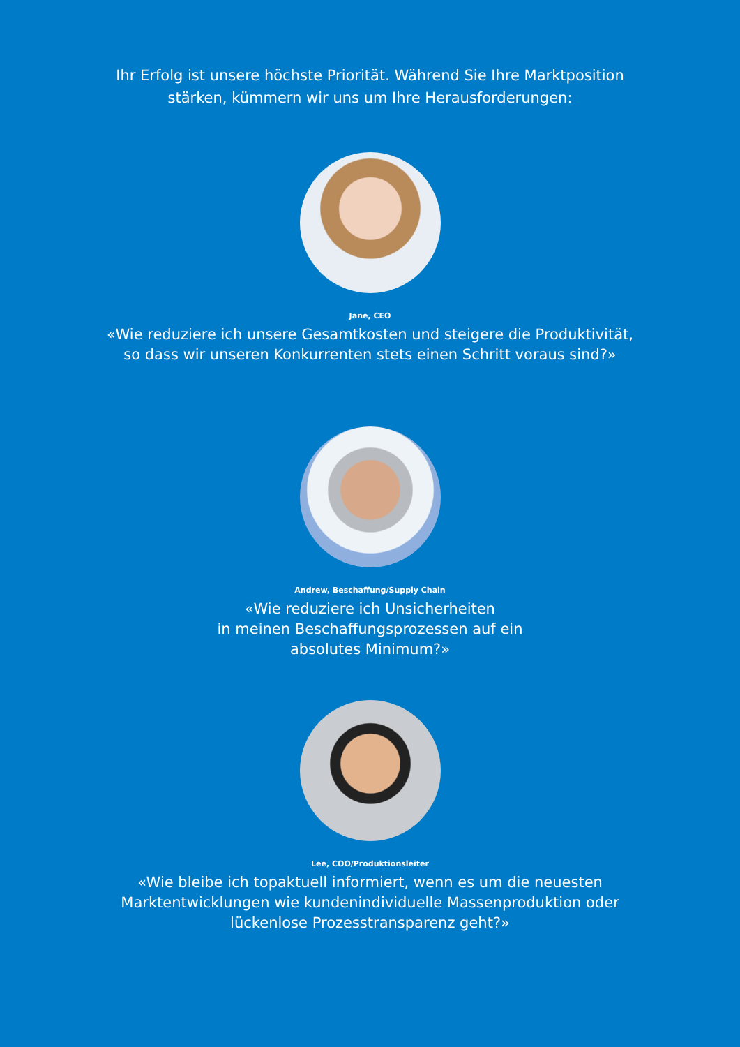Ihr Erfolg ist unsere höchste Priorität. Während Sie Ihre Marktposition
stärken, kümmern wir uns um Ihre Herausforderungen:
Jane, CEO
«Wie reduziere ich unsere Gesamtkosten und steigere die Produktivität,
so dass wir unseren Konkurrenten stets einen Schritt voraus sind?»
Andrew, Beschaffung/Supply Chain
«Wie reduziere ich Unsicherheiten
in meinen Beschaffungsprozessen auf ein
absolutes Minimum?»
Lee, COO/Produktionsleiter
«Wie bleibe ich topaktuell informiert, wenn es um die neuesten
Marktentwicklungen wie kundenindividuelle Massenproduktion oder
lückenlose Prozesstransparenz geht?»